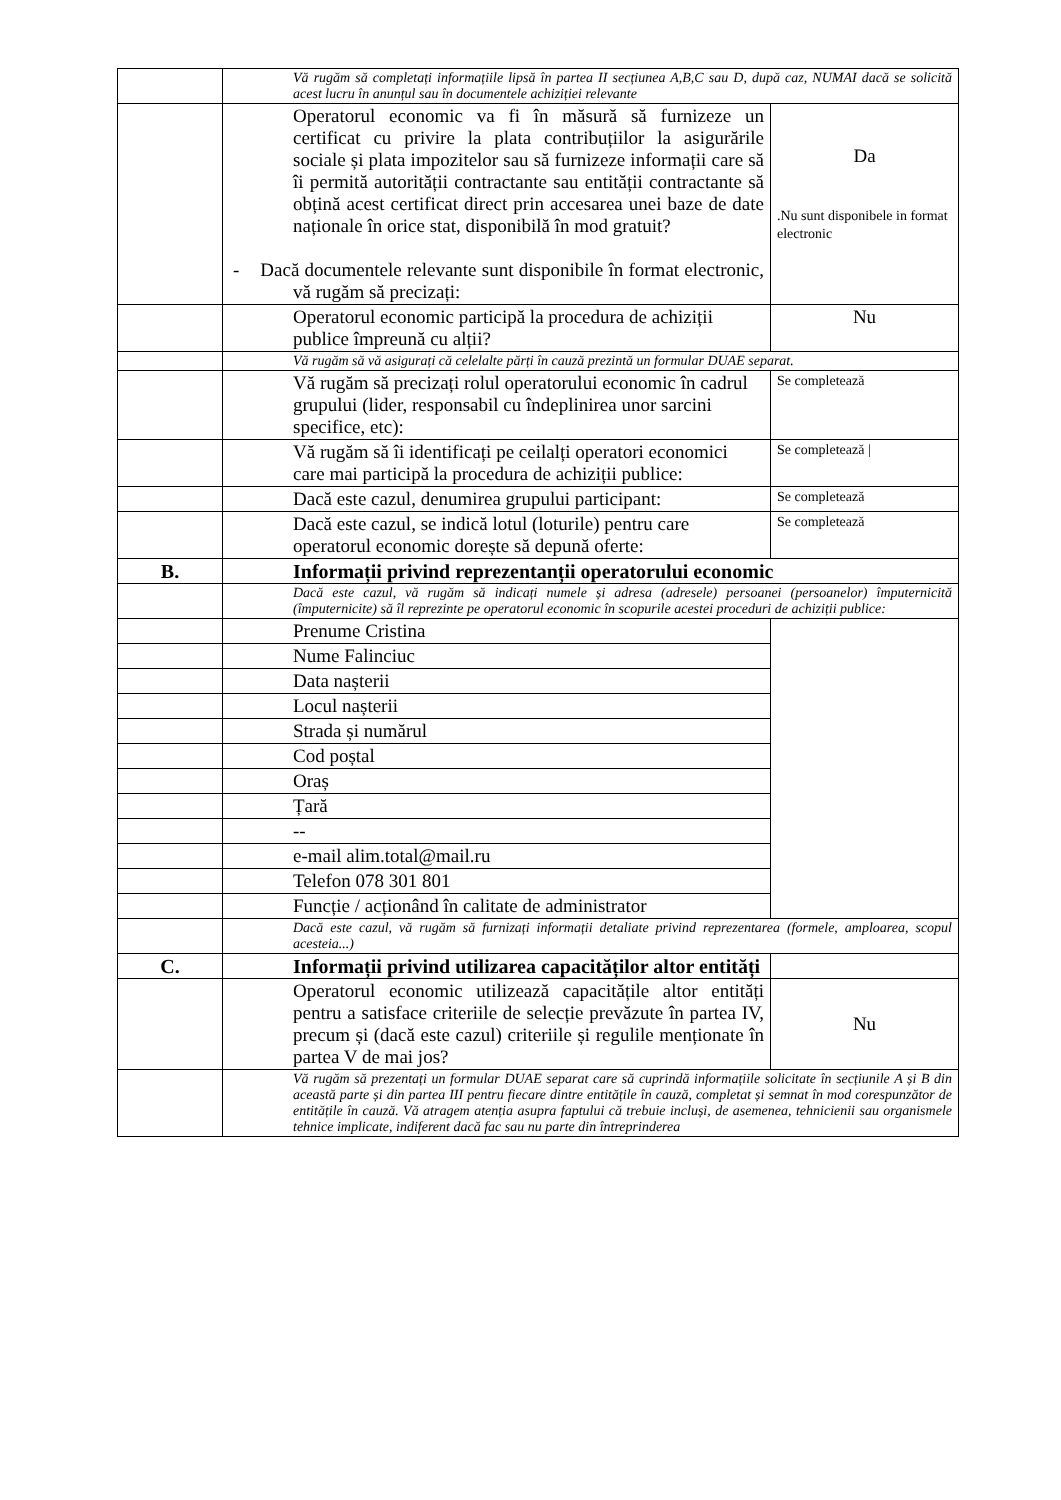| | Vă rugăm să completați informațiile lipsă în partea II secțiunea A,B,C sau D, după caz, NUMAI dacă se solicită acest lucru în anunțul sau în documentele achiziției relevante | |
| | Operatorul economic va fi în măsură să furnizeze un certificat cu privire la plata contribuțiilor la asigurările sociale și plata impozitelor sau să furnizeze informații care să îi permită autorității contractante sau entității contractante să obțină acest certificat direct prin accesarea unei baze de date naționale în orice stat, disponibilă în mod gratuit? - Dacă documentele relevante sunt disponibile în format electronic, vă rugăm să precizați: | Da .Nu sunt disponibele in format electronic |
| | Operatorul economic participă la procedura de achiziții publice împreună cu alții? | Nu |
| | Vă rugăm să vă asigurați că celelalte părți în cauză prezintă un formular DUAE separat. | |
| | Vă rugăm să precizați rolul operatorului economic în cadrul grupului (lider, responsabil cu îndeplinirea unor sarcini specifice, etc): | Se completează |
| | Vă rugăm să îi identificați pe ceilalți operatori economici care mai participă la procedura de achiziții publice: | Se completează / |
| | Dacă este cazul, denumirea grupului participant: | Se completează |
| | Dacă este cazul, se indică lotul (loturile) pentru care operatorul economic dorește să depună oferte: | Se completează |
| B. | Informații privind reprezentanții operatorului economic | |
| | Dacă este cazul, vă rugăm să indicați numele și adresa (adresele) persoanei (persoanelor) împuternicită (împuternicite) să îl reprezinte pe operatorul economic în scopurile acestei proceduri de achiziții publice: | |
| | Prenume Cristina | |
| | Nume Falinciuc | |
| | Data nașterii | |
| | Locul nașterii | |
| | Strada și numărul | |
| | Cod poștal | |
| | Oraș | |
| | Țară | |
| | -- | |
| | e-mail alim.total@mail.ru | |
| | Telefon 078 301 801 | |
| | Funcție / acționând în calitate de administrator | |
| | Dacă este cazul, vă rugăm să furnizați informații detaliate privind reprezentarea (formele, amploarea, scopul acesteia...) | |
| C. | Informații privind utilizarea capacităților altor entități | |
| | Operatorul economic utilizează capacitățile altor entități pentru a satisface criteriile de selecție prevăzute în partea IV, precum și (dacă este cazul) criteriile și regulile menționate în partea V de mai jos? | Nu |
| | Vă rugăm să prezentați un formular DUAE separat care să cuprindă informațiile solicitate în secțiunile A și B din această parte și din partea III pentru fiecare dintre entitățile în cauză, completat și semnat în mod corespunzător de entitățile în cauză. Vă atragem atenția asupra faptului că trebuie incluși, de asemenea, tehnicienii sau organismele tehnice implicate, indiferent dacă fac sau nu parte din întreprinderea | |